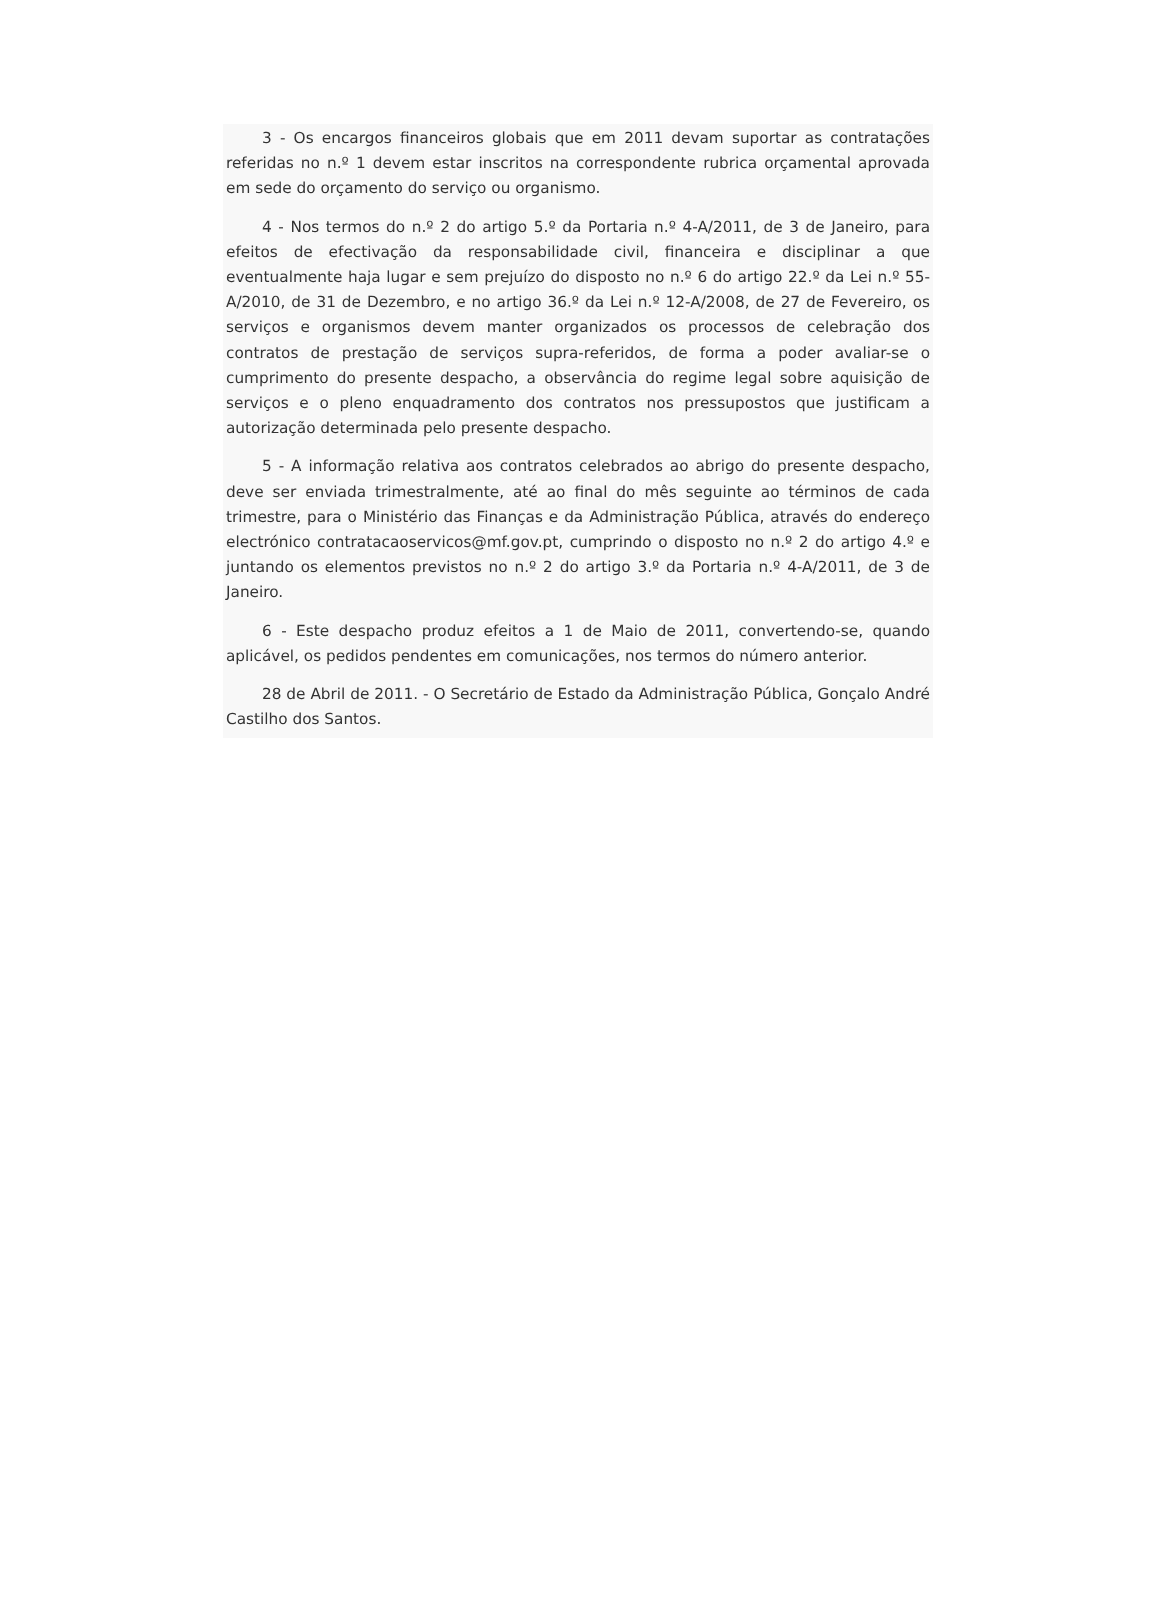3 - Os encargos financeiros globais que em 2011 devam suportar as contratações referidas no n.º 1 devem estar inscritos na correspondente rubrica orçamental aprovada em sede do orçamento do serviço ou organismo.
4 - Nos termos do n.º 2 do artigo 5.º da Portaria n.º 4-A/2011, de 3 de Janeiro, para efeitos de efectivação da responsabilidade civil, financeira e disciplinar a que eventualmente haja lugar e sem prejuízo do disposto no n.º 6 do artigo 22.º da Lei n.º 55-A/2010, de 31 de Dezembro, e no artigo 36.º da Lei n.º 12-A/2008, de 27 de Fevereiro, os serviços e organismos devem manter organizados os processos de celebração dos contratos de prestação de serviços supra-referidos, de forma a poder avaliar-se o cumprimento do presente despacho, a observância do regime legal sobre aquisição de serviços e o pleno enquadramento dos contratos nos pressupostos que justificam a autorização determinada pelo presente despacho.
5 - A informação relativa aos contratos celebrados ao abrigo do presente despacho, deve ser enviada trimestralmente, até ao final do mês seguinte ao términos de cada trimestre, para o Ministério das Finanças e da Administração Pública, através do endereço electrónico contratacaoservicos@mf.gov.pt, cumprindo o disposto no n.º 2 do artigo 4.º e juntando os elementos previstos no n.º 2 do artigo 3.º da Portaria n.º 4-A/2011, de 3 de Janeiro.
6 - Este despacho produz efeitos a 1 de Maio de 2011, convertendo-se, quando aplicável, os pedidos pendentes em comunicações, nos termos do número anterior.
28 de Abril de 2011. - O Secretário de Estado da Administração Pública, Gonçalo André Castilho dos Santos.